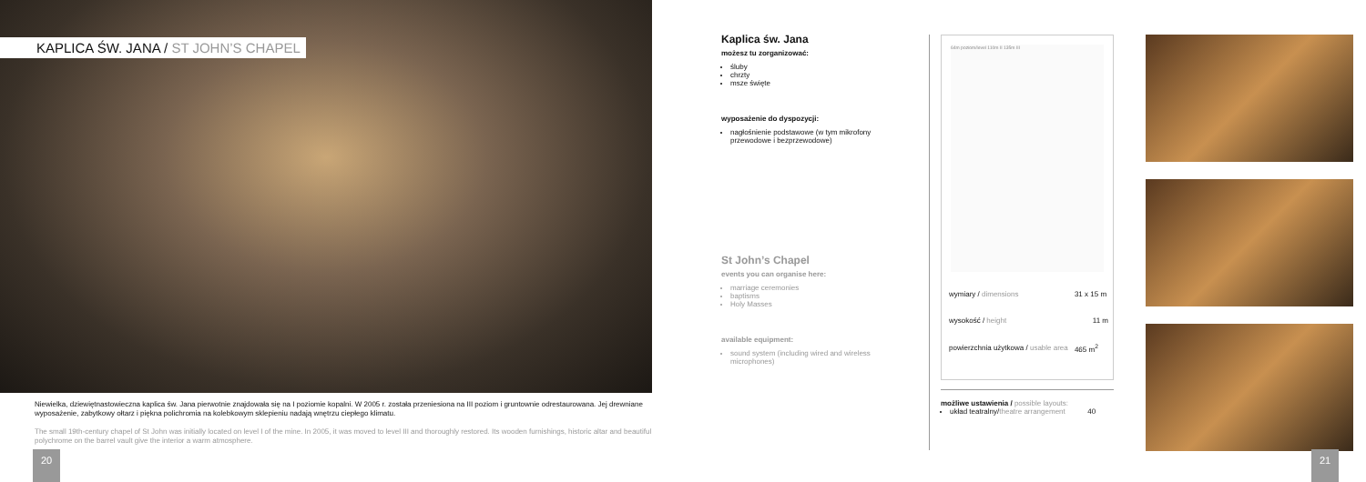KAPLICA ŚW. JANA / ST JOHN’S CHAPEL
Niewielka, dziewiętnastowieczna kaplica św. Jana pierwotnie znajdowała się na I poziomie kopalni. W 2005 r. została przeniesiona na III poziom i gruntownie odrestaurowana. Jej drewniane wyposażenie, zabytkowy ołtarz i piękna polichromia na kolebkowym sklepieniu nadają wnętrzu ciepłego klimatu.
The small 19th-century chapel of St John was initially located on level I of the mine. In 2005, it was moved to level III and thoroughly restored. Its wooden furnishings, historic altar and beautiful polychrome on the barrel vault give the interior a warm atmosphere.
20
Kaplica św. Jana
możesz tu zorganizować:
śluby
chrzty
msze święte
wyposażenie do dyspozycji:
nagłośnienie podstawowe (w tym mikrofony przewodowe i bezprzewodowe)
St John’s Chapel
events you can organise here:
marriage ceremonies
baptisms
Holy Masses
available equipment:
sound system (including wired and wireless microphones)
64m poziom/level 110m II 135m III
| wymiary / dimensions | 31 x 15 m |
| wysokość / height | 11 m |
| powierzchnia użytkowa / usable area | 465 m<sup>2</sup> |
możliwe ustawienia / possible layouts:
układ teatralny/theatre arrangement 40
21